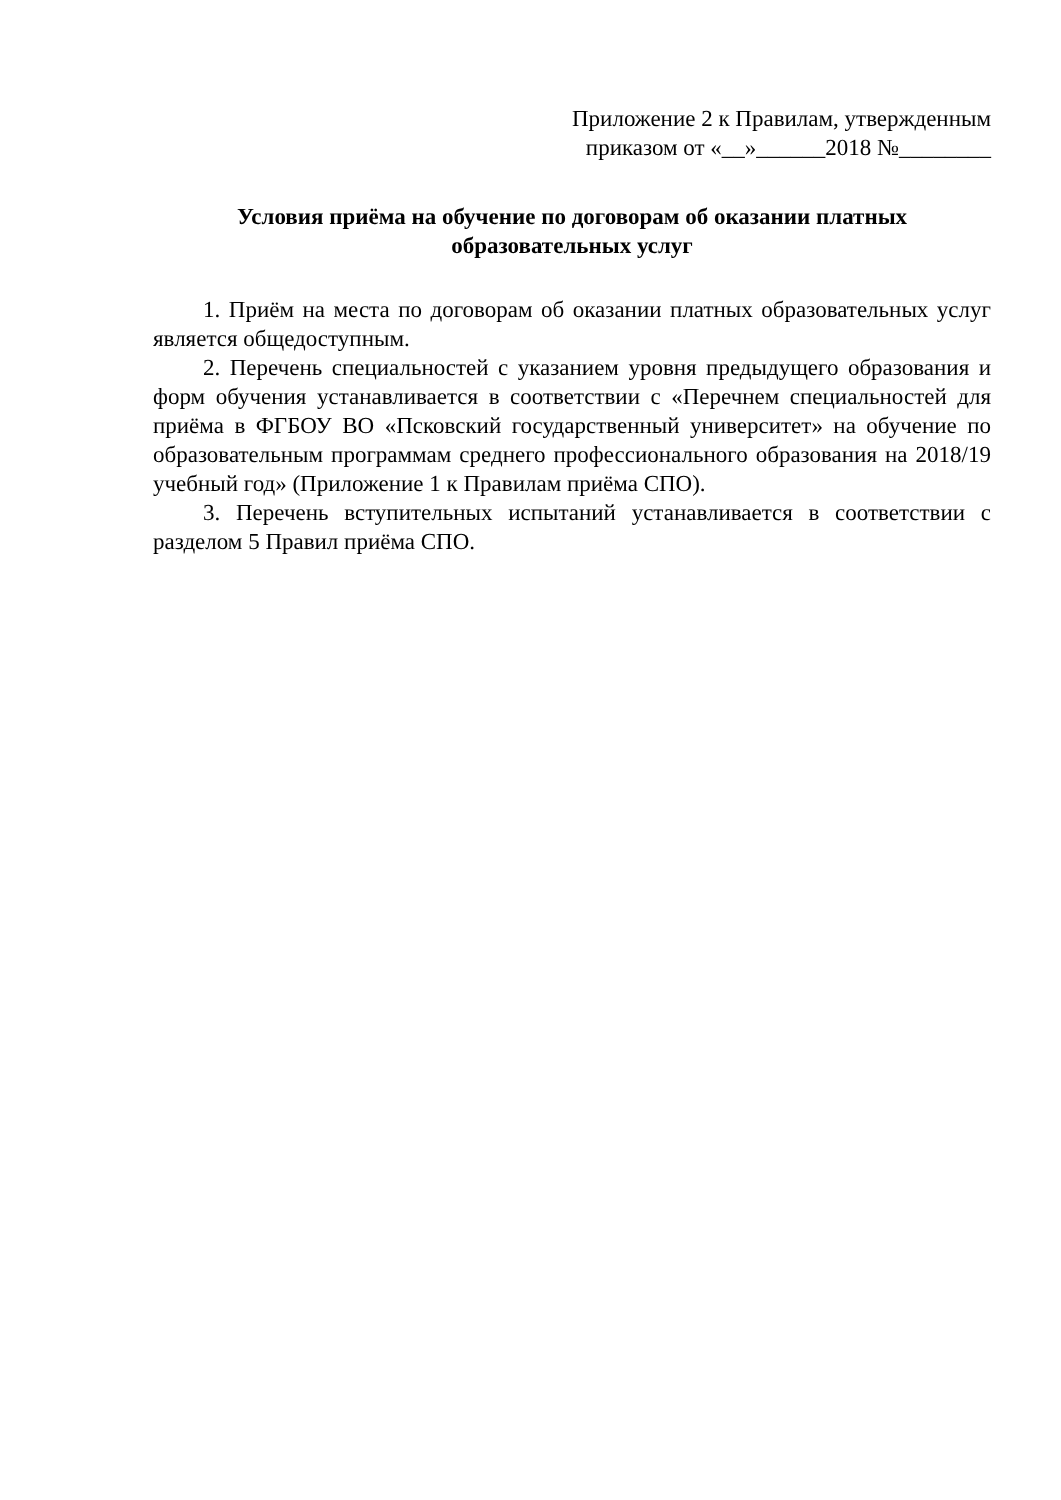Приложение 2 к Правилам, утвержденным
приказом от «__»______2018 №________
Условия приёма на обучение по договорам об оказании платных
образовательных услуг
1. Приём на места по договорам об оказании платных образовательных услуг является общедоступным.
2. Перечень специальностей с указанием уровня предыдущего образования и форм обучения устанавливается в соответствии с «Перечнем специальностей для приёма в ФГБОУ ВО «Псковский государственный университет» на обучение по образовательным программам среднего профессионального образования на 2018/19 учебный год» (Приложение 1 к Правилам приёма СПО).
3. Перечень вступительных испытаний устанавливается в соответствии с разделом 5 Правил приёма СПО.